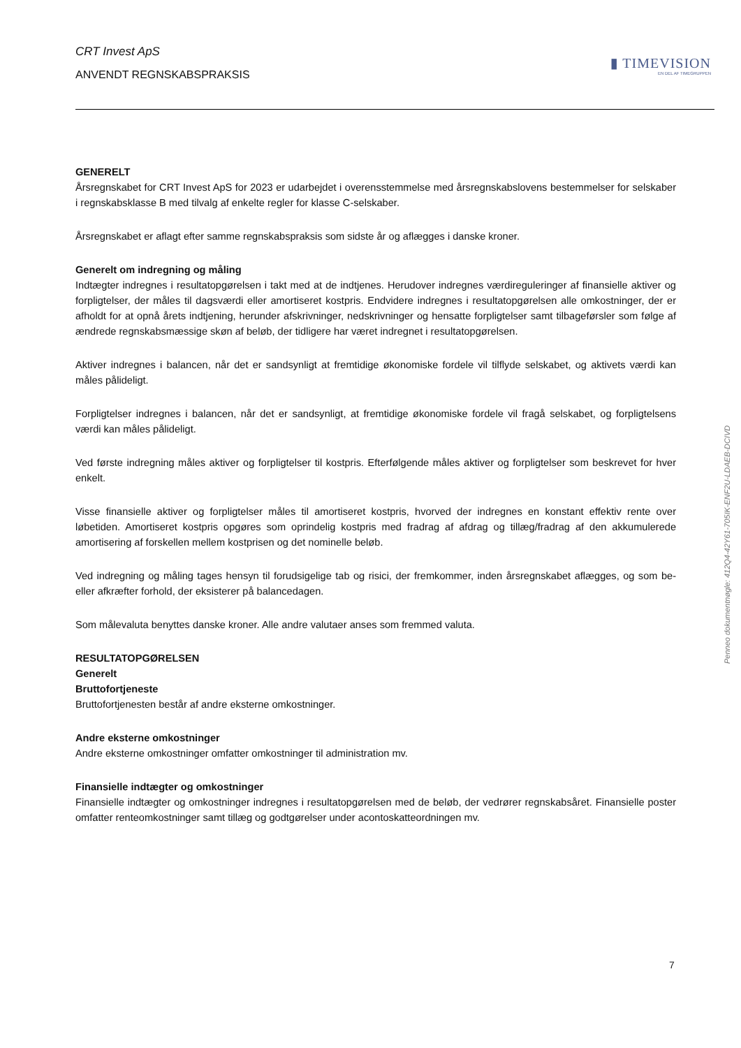CRT Invest ApS
ANVENDT REGNSKABSPRAKSIS
▮ TIMEVISION
EN DEL AF TIMEGRUPPEN
GENERELT
Årsregnskabet for CRT Invest ApS for 2023 er udarbejdet i overensstemmelse med årsregnskabslovens bestemmelser for selskaber i regnskabsklasse B med tilvalg af enkelte regler for klasse C-selskaber.
Årsregnskabet er aflagt efter samme regnskabspraksis som sidste år og aflægges i danske kroner.
Generelt om indregning og måling
Indtægter indregnes i resultatopgørelsen i takt med at de indtjenes. Herudover indregnes værdireguleringer af finansielle aktiver og forpligtelser, der måles til dagsværdi eller amortiseret kostpris. Endvidere indregnes i resultatopgørelsen alle omkostninger, der er afholdt for at opnå årets indtjening, herunder afskrivninger, nedskrivninger og hensatte forpligtelser samt tilbageførsler som følge af ændrede regnskabsmæssige skøn af beløb, der tidligere har været indregnet i resultatopgørelsen.
Aktiver indregnes i balancen, når det er sandsynligt at fremtidige økonomiske fordele vil tilflyde selskabet, og aktivets værdi kan måles pålideligt.
Forpligtelser indregnes i balancen, når det er sandsynligt, at fremtidige økonomiske fordele vil fragå selskabet, og forpligtelsens værdi kan måles pålideligt.
Ved første indregning måles aktiver og forpligtelser til kostpris. Efterfølgende måles aktiver og forpligtelser som beskrevet for hver enkelt.
Visse finansielle aktiver og forpligtelser måles til amortiseret kostpris, hvorved der indregnes en konstant effektiv rente over løbetiden. Amortiseret kostpris opgøres som oprindelig kostpris med fradrag af afdrag og tillæg/fradrag af den akkumulerede amortisering af forskellen mellem kostprisen og det nominelle beløb.
Ved indregning og måling tages hensyn til forudsigelige tab og risici, der fremkommer, inden årsregnskabet aflægges, og som be- eller afkræfter forhold, der eksisterer på balancedagen.
Som målevaluta benyttes danske kroner. Alle andre valutaer anses som fremmed valuta.
RESULTATOPGØRELSEN
Generelt
Bruttofortjeneste
Bruttofortjenesten består af andre eksterne omkostninger.
Andre eksterne omkostninger
Andre eksterne omkostninger omfatter omkostninger til administration mv.
Finansielle indtægter og omkostninger
Finansielle indtægter og omkostninger indregnes i resultatopgørelsen med de beløb, der vedrører regnskabsåret. Finansielle poster omfatter renteomkostninger samt tillæg og godtgørelser under acontoskatteordningen mv.
Penneo dokumentnøgle: 412Q4-42Y61-705IK-ENF2U-LDAEB-DCIVD
7